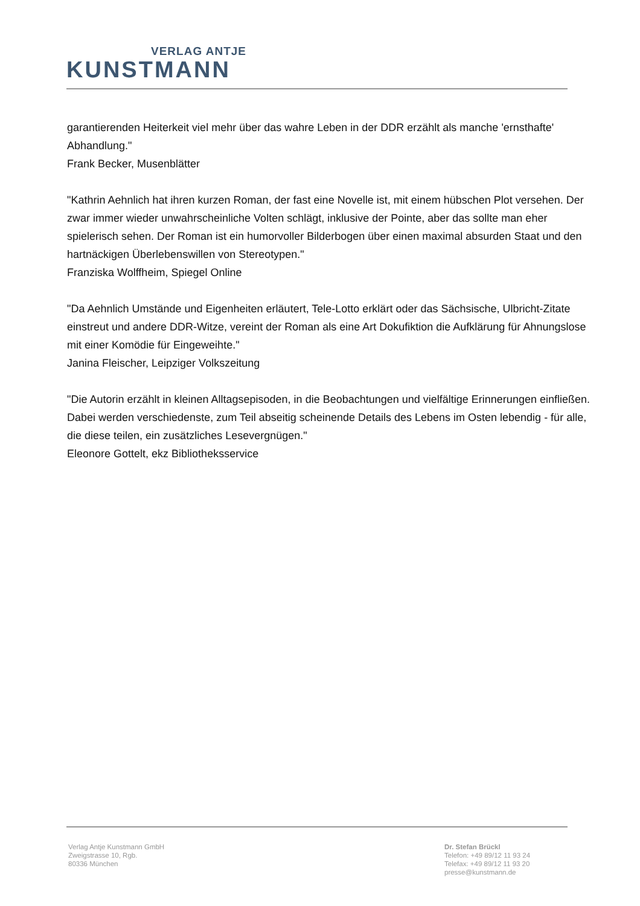VERLAG ANTJE
KUNSTMANN
garantierenden Heiterkeit viel mehr über das wahre Leben in der DDR erzählt als manche 'ernsthafte' Abhandlung."
Frank Becker, Musenblätter
"Kathrin Aehnlich hat ihren kurzen Roman, der fast eine Novelle ist, mit einem hübschen Plot versehen. Der zwar immer wieder unwahrscheinliche Volten schlägt, inklusive der Pointe, aber das sollte man eher spielerisch sehen. Der Roman ist ein humorvoller Bilderbogen über einen maximal absurden Staat und den hartnäckigen Überlebenswillen von Stereotypen."
Franziska Wolffheim, Spiegel Online
"Da Aehnlich Umstände und Eigenheiten erläutert, Tele-Lotto erklärt oder das Sächsische, Ulbricht-Zitate einstreut und andere DDR-Witze, vereint der Roman als eine Art Dokufiktion die Aufklärung für Ahnungslose mit einer Komödie für Eingeweihte."
Janina Fleischer, Leipziger Volkszeitung
"Die Autorin erzählt in kleinen Alltagsepisoden, in die Beobachtungen und vielfältige Erinnerungen einfließen. Dabei werden verschiedenste, zum Teil abseitig scheinende Details des Lebens im Osten lebendig - für alle, die diese teilen, ein zusätzliches Lesevergnügen."
Eleonore Gottelt, ekz Bibliotheksservice
Verlag Antje Kunstmann GmbH
Zweigstrasse 10, Rgb.
80336 München
Dr. Stefan Brückl
Telefon: +49 89/12 11 93 24
Telefax: +49 89/12 11 93 20
presse@kunstmann.de